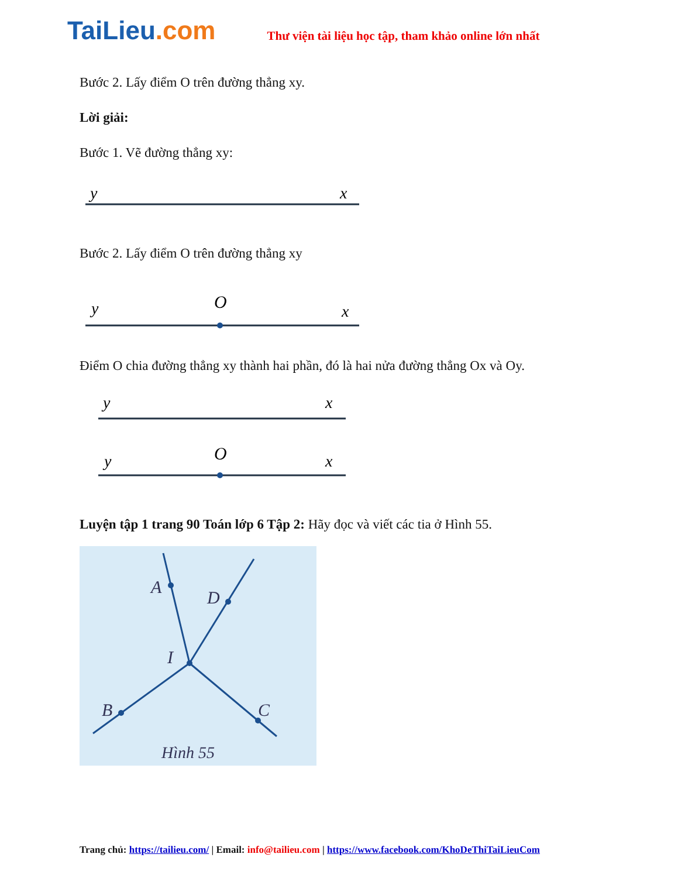TaiLieu.com
Thư viện tài liệu học tập, tham khảo online lớn nhất
Bước 2. Lấy điểm O trên đường thẳng xy.
Lời giải:
Bước 1. Vẽ đường thẳng xy:
y
x
Bước 2. Lấy điểm O trên đường thẳng xy
y
O
x
Điểm O chia đường thẳng xy thành hai phần, đó là hai nửa đường thẳng Ox và Oy.
y
x
y
O
x
Luyện tập 1 trang 90 Toán lớp 6 Tập 2: Hãy đọc và viết các tia ở Hình 55.
A
D
I
B
C
Hình 55
Trang chủ: https://tailieu.com/ | Email: info@tailieu.com | https://www.facebook.com/KhoDeThiTaiLieuCom